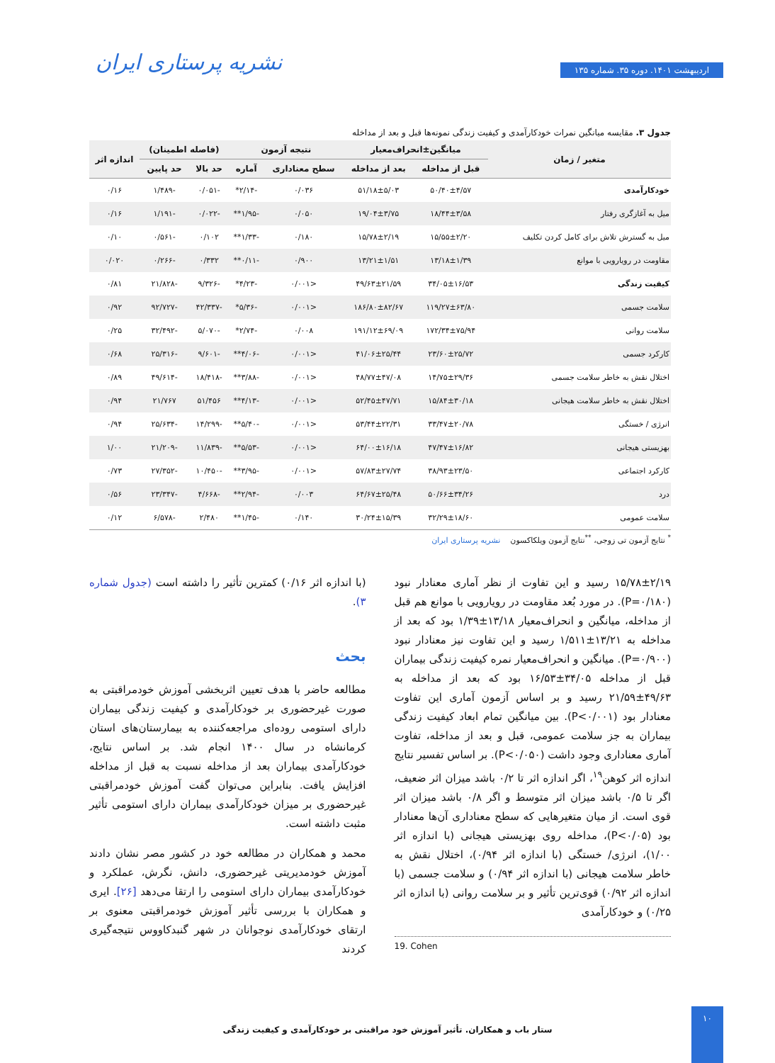اردیبهشت ۱۴۰۱. دوره ۳۵. شماره ۱۳۵
نشریه پرستاری ایران
جدول ۳. مقایسه میانگین نمرات خودکارآمدی و کیفیت زندگی نمونه‌ها قبل و بعد از مداخله
| متغیر / زمان | میانگین±انحراف‌معیار | | نتیجه آزمون | | (فاصله اطمینان) | | اندازه اثر |
| --- | --- | --- | --- | --- | --- | --- | --- |
| | قبل از مداخله | بعد از مداخله | سطح معناداری | آماره | حد بالا | حد پایین | |
| خودکارآمدی | ۵۰/۴۰±۴/۵۷ | ۵۱/۱۸±۵/۰۳ | ۰/۰۳۶ | -۲/۱۴* | -۰/۰۵۱ | -۱/۴۸۹ | ۰/۱۶ |
| میل به آغازگری رفتار | ۱۸/۴۴±۳/۵۸ | ۱۹/۰۴±۳/۷۵ | ۰/۰۵۰ | -۱/۹۵** | -۰/۰۲۲ | -۱/۱۹۱ | ۰/۱۶ |
| میل به گسترش تلاش برای کامل کردن تکلیف | ۱۵/۵۵±۲/۲۰ | ۱۵/۷۸±۲/۱۹ | ۰/۱۸۰ | -۱/۳۳** | ۰/۱۰۲ | -۰/۵۶۱ | ۰/۱۰ |
| مقاومت در رویارویی با موانع | ۱۳/۱۸±۱/۳۹ | ۱۳/۲۱±۱/۵۱ | ۰/۹۰۰ | -۰/۱۱** | ۰/۳۳۲ | -۰/۲۶۶ | ۰/۰۲۰ |
| کیفیت زندگی | ۳۴/۰۵±۱۶/۵۳ | ۴۹/۶۳±۲۱/۵۹ | <۰/۰۰۱ | -۴/۲۳* | -۹/۳۲۶ | -۲۱/۸۲۸ | ۰/۸۱ |
| سلامت جسمی | ۱۱۹/۲۷±۶۳/۸۰ | ۱۸۶/۸۰±۸۲/۶۷ | <۰/۰۰۱ | -۵/۳۶* | -۴۲/۳۳۷ | -۹۲/۷۲۷ | ۰/۹۲ |
| سلامت روانی | ۱۷۲/۳۴±۷۵/۹۴ | ۱۹۱/۱۲±۶۹/۰۹ | ۰/۰۰۸ | -۲/۷۴* | -۵/۰۷۰ | -۳۲/۴۹۲ | ۰/۲۵ |
| کارکرد جسمی | ۲۳/۶۰±۲۵/۷۲ | ۴۱/۰۶±۲۵/۴۴ | <۰/۰۰۱ | -۴/۰۶** | -۹/۶۰۱ | -۲۵/۳۱۶ | ۰/۶۸ |
| اختلال نقش به خاطر سلامت جسمی | ۱۴/۷۵±۲۹/۳۶ | ۴۸/۷۷±۴۷/۰۸ | <۰/۰۰۱ | -۳/۸۸** | -۱۸/۴۱۸ | -۴۹/۶۱۴ | ۰/۸۹ |
| اختلال نقش به خاطر سلامت هیجانی | ۱۵/۸۴±۳۰/۱۸ | ۵۲/۴۵±۴۷/۷۱ | <۰/۰۰۱ | -۴/۱۳** | ۵۱/۴۵۶ | ۲۱/۷۶۷ | ۰/۹۴ |
| انرژی / خستگی | ۳۳/۴۷±۲۰/۷۸ | ۵۳/۴۴±۲۲/۳۱ | <۰/۰۰۱ | -۵/۴۰** | -۱۴/۲۹۹ | -۲۵/۶۳۴ | ۰/۹۴ |
| بهزیستی هیجانی | ۴۷/۴۷±۱۶/۸۲ | ۶۴/۰۰±۱۶/۱۸ | <۰/۰۰۱ | -۵/۵۳** | -۱۱/۸۳۹ | -۲۱/۲۰۹ | ۱/۰۰ |
| کارکرد اجتماعی | ۳۸/۹۳±۲۳/۵۰ | ۵۷/۸۳±۲۷/۷۴ | <۰/۰۰۱ | -۳/۹۵** | -۱۰/۴۵۰ | -۲۷/۳۵۲ | ۰/۷۳ |
| درد | ۵۰/۶۶±۳۴/۲۶ | ۶۴/۶۷±۲۵/۴۸ | ۰/۰۰۳ | -۲/۹۴** | -۴/۶۶۸ | -۲۳/۳۴۷ | ۰/۵۶ |
| سلامت عمومی | ۳۲/۲۹±۱۸/۶۰ | ۳۰/۲۴±۱۵/۳۹ | ۰/۱۴۰ | -۱/۴۵** | ۲/۴۸۰ | -۶/۵۷۸ | ۰/۱۲ |
<sup>*</sup> نتایج آزمون تی زوجی، <sup>**</sup>نتایج آزمون ویلکاکسون نشریه پرستاری ایران
۱۵/۷۸±۲/۱۹ رسید و این تفاوت از نظر آماری معنادار نبود (P=۰/۱۸۰). در مورد بُعد مقاومت در رویارویی با موانع هم قبل از مداخله، میانگین و انحراف‌معیار ۱۳/۱۸±۱/۳۹ بود که بعد از مداخله به ۱۳/۲۱±۱/۵۱۱ رسید و این تفاوت نیز معنادار نبود (P=۰/۹۰۰). میانگین و انحراف‌معیار نمره کیفیت زندگی بیماران قبل از مداخله ۳۴/۰۵±۱۶/۵۳ بود که بعد از مداخله به ۴۹/۶۳±۲۱/۵۹ رسید و بر اساس آزمون آماری این تفاوت معنادار بود (P<۰/۰۰۱). بین میانگین تمام ابعاد کیفیت زندگی بیماران به جز سلامت عمومی، قبل و بعد از مداخله، تفاوت آماری معناداری وجود داشت (P<۰/۰۵۰). بر اساس تفسیر نتایج اندازه اثر کوهن<sup>۱۹</sup>، اگر اندازه اثر تا ۰/۲ باشد میزان اثر ضعیف، اگر تا ۰/۵ باشد میزان اثر متوسط و اگر ۰/۸ باشد میزان اثر قوی است. از میان متغیرهایی که سطح معناداری آن‌ها معنادار بود (P<۰/۰۵)، مداخله روی بهزیستی هیجانی (با اندازه اثر ۱/۰۰)، انرژی/ خستگی (با اندازه اثر ۰/۹۴)، اختلال نقش به خاطر سلامت هیجانی (با اندازه اثر ۰/۹۴) و سلامت جسمی (با اندازه اثر ۰/۹۲) قوی‌ترین تأثیر و بر سلامت روانی (با اندازه اثر ۰/۲۵) و خودکارآمدی
19. Cohen
(با اندازه اثر ۰/۱۶) کمترین تأثیر را داشته است (جدول شماره ۳).
بحث
مطالعه حاضر با هدف تعیین اثربخشی آموزش خودمراقبتی به صورت غیرحضوری بر خودکارآمدی و کیفیت زندگی بیماران دارای استومی روده‌ای مراجعه‌کننده به بیمارستان‌های استان کرمانشاه در سال ۱۴۰۰ انجام شد. بر اساس نتایج، خودکارآمدی بیماران بعد از مداخله نسبت به قبل از مداخله افزایش یافت. بنابراین می‌توان گفت آموزش خودمراقبتی غیرحضوری بر میزان خودکارآمدی بیماران دارای استومی تأثیر مثبت داشته است.
محمد و همکاران در مطالعه خود در کشور مصر نشان دادند آموزش خودمدیریتی غیرحضوری، دانش، نگرش، عملکرد و خودکارآمدی بیماران دارای استومی را ارتقا می‌دهد [۲۶]. ایری و همکاران با بررسی تأثیر آموزش خودمراقبتی معنوی بر ارتقای خودکارآمدی نوجوانان در شهر گنبدکاووس نتیجه‌گیری کردند
ستار باب و همکاران. تأثیر آموزش خود مراقبتی بر خودکارآمدی و کیفیت زندگی
۱۰